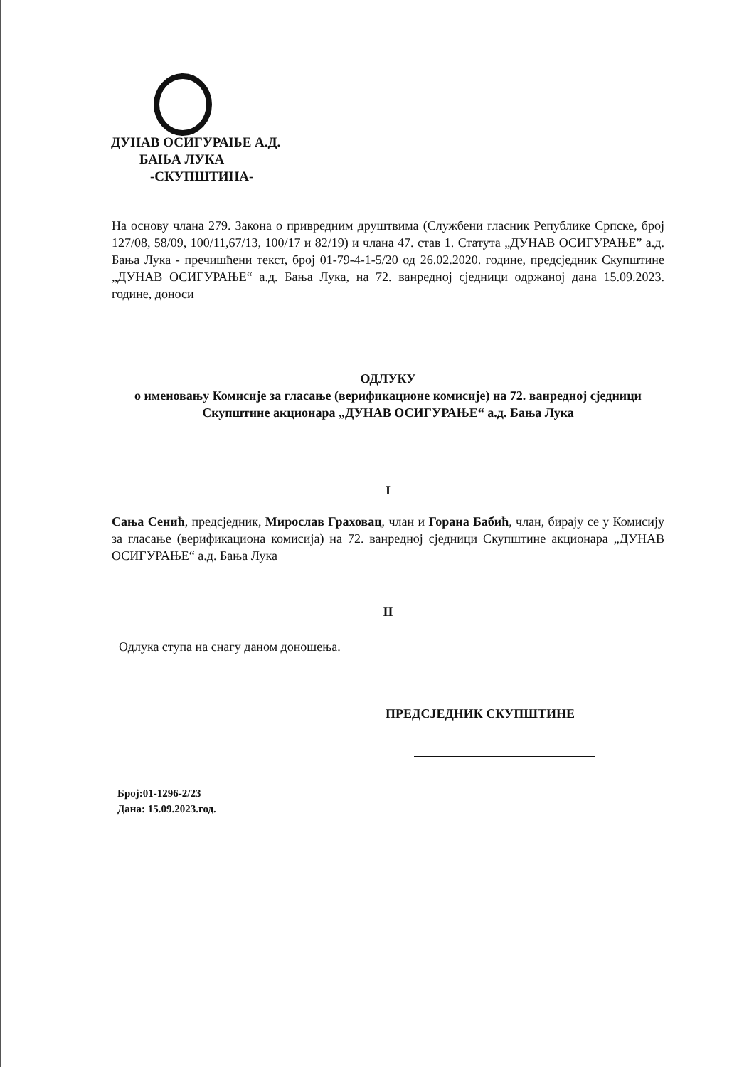ДУНАВ ОСИГУРАЊЕ А.Д.
БАЊА ЛУКА
-СКУПШТИНА-
На основу члана 279. Закона о привредним друштвима (Службени гласник Републике Српске, број 127/08, 58/09, 100/11,67/13, 100/17 и 82/19) и члана 47. став 1. Статута „ДУНАВ ОСИГУРАЊЕ” а.д. Бања Лука - пречишћени текст, број 01-79-4-1-5/20 од 26.02.2020. године, предсједник Скупштине „ДУНАВ ОСИГУРАЊЕ“ а.д. Бања Лука, на 72. ванредној сједници одржаној дана 15.09.2023. године, доноси
ОДЛУКУ
о именовању Комисије за гласање (верификационе комисије) на 72. ванредној сједници Скупштине акционара „ДУНАВ ОСИГУРАЊЕ“ а.д. Бања Лука
I
Сања Сенић, предсједник, Мирослав Граховац, члан и Горана Бабић, члан, бирају се у Комисију за гласање (верификациона комисија) на 72. ванредној сједници Скупштине акционара „ДУНАВ ОСИГУРАЊЕ“ а.д. Бања Лука
II
Одлука ступа на снагу даном доношења.
ПРЕДСЈЕДНИК СКУПШТИНЕ
Број:01-1296-2/23
Дана: 15.09.2023.год.